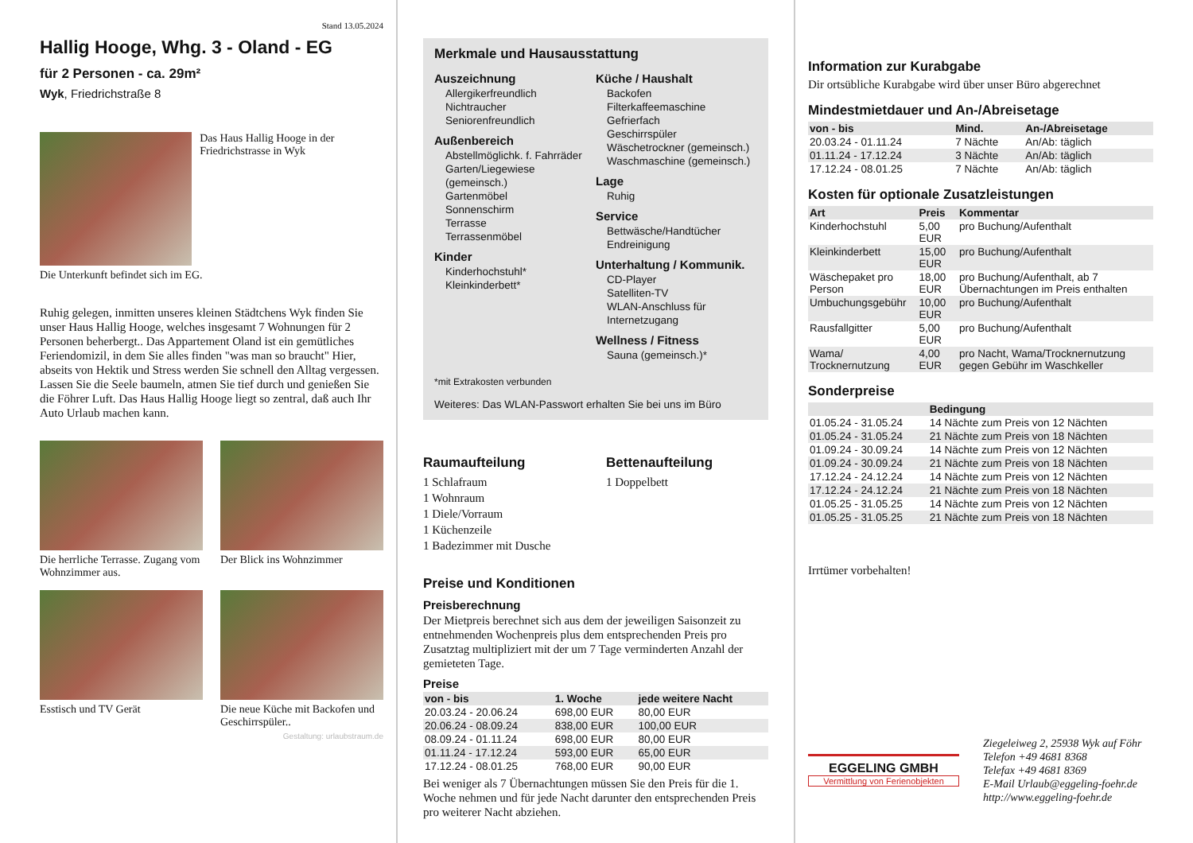Stand 13.05.2024
Hallig Hooge, Whg. 3 - Oland - EG
für 2 Personen - ca. 29m²
Wyk, Friedrichstraße 8
Das Haus Hallig Hooge in der Friedrichstrasse in Wyk
Die Unterkunft befindet sich im EG.
Ruhig gelegen, inmitten unseres kleinen Städtchens Wyk finden Sie unser Haus Hallig Hooge, welches insgesamt 7 Wohnungen für 2 Personen beherbergt.. Das Appartement Oland ist ein gemütliches Feriendomizil, in dem Sie alles finden "was man so braucht" Hier, abseits von Hektik und Stress werden Sie schnell den Alltag vergessen. Lassen Sie die Seele baumeln, atmen Sie tief durch und genießen Sie die Föhrer Luft. Das Haus Hallig Hooge liegt so zentral, daß auch Ihr Auto Urlaub machen kann.
Die herrliche Terrasse. Zugang vom Wohnzimmer aus.
Der Blick ins Wohnzimmer
Esstisch und TV Gerät Die neue Küche mit Backofen und Geschirrspüler..
Gestaltung: urlaubstraum.de
Merkmale und Hausausstattung
Auszeichnung
Allergikerfreundlich
Nichtraucher
Seniorenfreundlich
Außenbereich
Abstellmöglichk. f. Fahrräder
Garten/Liegewiese (gemeinsch.)
Gartenmöbel
Sonnenschirm
Terrasse
Terrassenmöbel
Kinder
Kinderhochstuhl*
Kleinkinderbett*
Küche / Haushalt
Backofen
Filterkaffeemaschine
Gefrierfach
Geschirrspüler
Wäschetrockner (gemeinsch.)
Waschmaschine (gemeinsch.)
Lage
Ruhig
Service
Bettwäsche/Handtücher
Endreinigung
Unterhaltung / Kommunik.
CD-Player
Satelliten-TV
WLAN-Anschluss für Internetzugang
Wellness / Fitness
Sauna (gemeinsch.)*
*mit Extrakosten verbunden
Weiteres: Das WLAN-Passwort erhalten Sie bei uns im Büro
Raumaufteilung
1 Schlafraum
1 Wohnraum
1 Diele/Vorraum
1 Küchenzeile
1 Badezimmer mit Dusche
Bettenaufteilung
1 Doppelbett
Preise und Konditionen
Preisberechnung
Der Mietpreis berechnet sich aus dem der jeweiligen Saisonzeit zu entnehmenden Wochenpreis plus dem entsprechenden Preis pro Zusatztag multipliziert mit der um 7 Tage verminderten Anzahl der gemieteten Tage.
Preise
| von - bis | 1. Woche | jede weitere Nacht |
| --- | --- | --- |
| 20.03.24 - 20.06.24 | 698,00 EUR | 80,00 EUR |
| 20.06.24 - 08.09.24 | 838,00 EUR | 100,00 EUR |
| 08.09.24 - 01.11.24 | 698,00 EUR | 80,00 EUR |
| 01.11.24 - 17.12.24 | 593,00 EUR | 65,00 EUR |
| 17.12.24 - 08.01.25 | 768,00 EUR | 90,00 EUR |
Bei weniger als 7 Übernachtungen müssen Sie den Preis für die 1. Woche nehmen und für jede Nacht darunter den entsprechenden Preis pro weiterer Nacht abziehen.
Information zur Kurabgabe
Dir ortsübliche Kurabgabe wird über unser Büro abgerechnet
Mindestmietdauer und An-/Abreisetage
| von - bis | Mind. | An-/Abreisetage |
| --- | --- | --- |
| 20.03.24 - 01.11.24 | 7 Nächte | An/Ab: täglich |
| 01.11.24 - 17.12.24 | 3 Nächte | An/Ab: täglich |
| 17.12.24 - 08.01.25 | 7 Nächte | An/Ab: täglich |
Kosten für optionale Zusatzleistungen
| Art | Preis | Kommentar |
| --- | --- | --- |
| Kinderhochstuhl | 5,00 EUR | pro Buchung/Aufenthalt |
| Kleinkinderbett | 15,00 EUR | pro Buchung/Aufenthalt |
| Wäschepaket pro Person | 18,00 EUR | pro Buchung/Aufenthalt, ab 7 Übernachtungen im Preis enthalten |
| Umbuchungsgebühr | 10,00 EUR | pro Buchung/Aufenthalt |
| Rausfallgitter | 5,00 EUR | pro Buchung/Aufenthalt |
| Wama/ Trocknernutzung | 4,00 EUR | pro Nacht, Wama/Trocknernutzung gegen Gebühr im Waschkeller |
Sonderpreise
| | Bedingung |
| --- | --- |
| 01.05.24 - 31.05.24 | 14 Nächte zum Preis von 12 Nächten |
| 01.05.24 - 31.05.24 | 21 Nächte zum Preis von 18 Nächten |
| 01.09.24 - 30.09.24 | 14 Nächte zum Preis von 12 Nächten |
| 01.09.24 - 30.09.24 | 21 Nächte zum Preis von 18 Nächten |
| 17.12.24 - 24.12.24 | 14 Nächte zum Preis von 12 Nächten |
| 17.12.24 - 24.12.24 | 21 Nächte zum Preis von 18 Nächten |
| 01.05.25 - 31.05.25 | 14 Nächte zum Preis von 12 Nächten |
| 01.05.25 - 31.05.25 | 21 Nächte zum Preis von 18 Nächten |
Irrtümer vorbehalten!
EGGELING GMBH
Vermittlung von Ferienobjekten
Ziegeleiweg 2, 25938 Wyk auf Föhr
Telefon +49 4681 8368
Telefax +49 4681 8369
E-Mail Urlaub@eggeling-foehr.de
http://www.eggeling-foehr.de